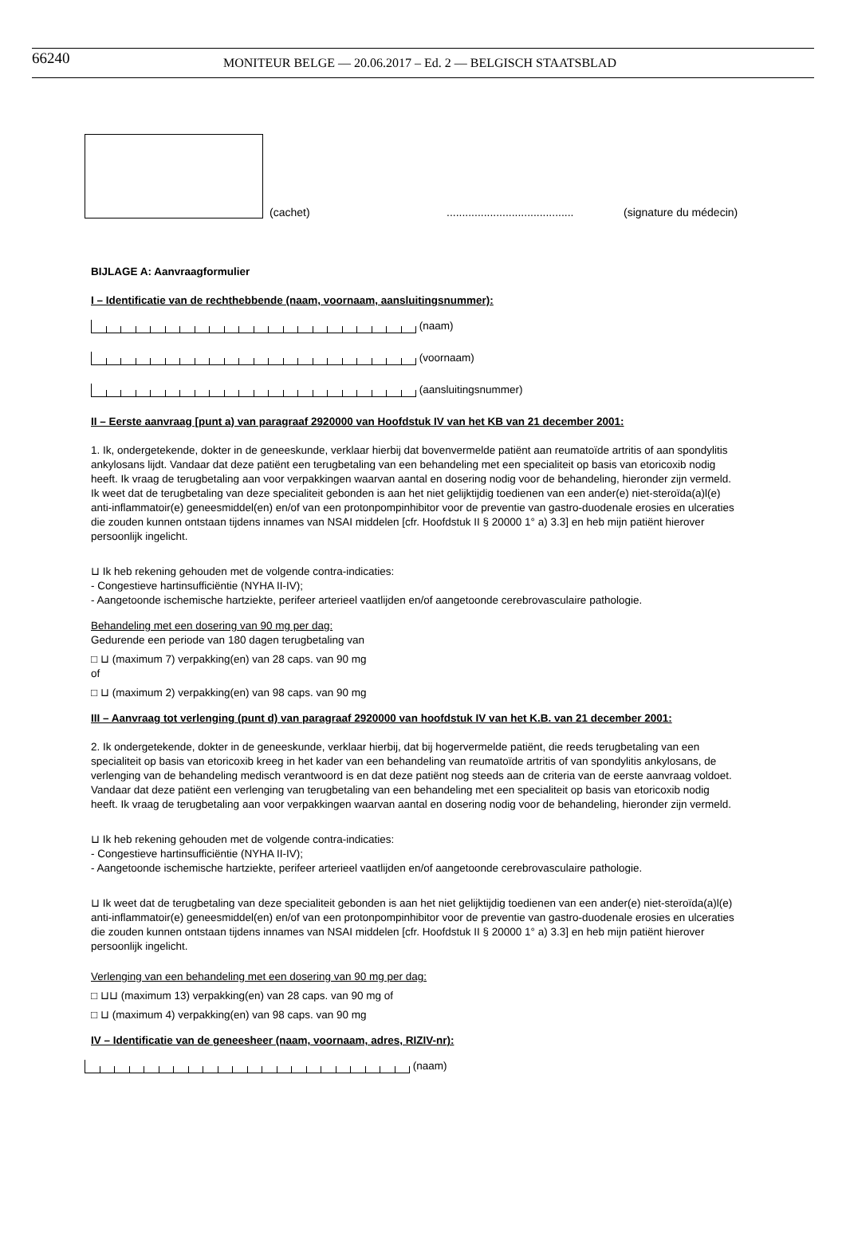66240 MONITEUR BELGE — 20.06.2017 – Ed. 2 — BELGISCH STAATSBLAD
(cachet) ......................................... (signature du médecin)
BIJLAGE A: Aanvraagformulier
I – Identificatie van de rechthebbende (naam, voornaam, aansluitingsnummer):
(naam)
(voornaam)
(aansluitingsnummer)
II – Eerste aanvraag [punt a) van paragraaf 2920000 van Hoofdstuk IV van het KB van 21 december 2001:
1. Ik, ondergetekende, dokter in de geneeskunde, verklaar hierbij dat bovenvermelde patiënt aan reumatoïde artritis of aan spondylitis ankylosans lijdt. Vandaar dat deze patiënt een terugbetaling van een behandeling met een specialiteit op basis van etoricoxib nodig heeft. Ik vraag de terugbetaling aan voor verpakkingen waarvan aantal en dosering nodig voor de behandeling, hieronder zijn vermeld. Ik weet dat de terugbetaling van deze specialiteit gebonden is aan het niet gelijktijdig toedienen van een ander(e) niet-steroïda(a)l(e) anti-inflammatoir(e) geneesmiddel(en) en/of van een protonpompinhibitor voor de preventie van gastro-duodenale erosies en ulceraties die zouden kunnen ontstaan tijdens innames van NSAI middelen [cfr. Hoofdstuk II § 20000 1° a) 3.3] en heb mijn patiënt hierover persoonlijk ingelicht.
⊔ Ik heb rekening gehouden met de volgende contra-indicaties:
- Congestieve hartinsufficiëntie (NYHA II-IV);
- Aangetoonde ischemische hartziekte, perifeer arterieel vaatlijden en/of aangetoonde cerebrovasculaire pathologie.
Behandeling met een dosering van 90 mg per dag:
Gedurende een periode van 180 dagen terugbetaling van
□ ⊔ (maximum 7) verpakking(en) van 28 caps. van 90 mg
of
□ ⊔ (maximum 2) verpakking(en) van 98 caps. van 90 mg
III – Aanvraag tot verlenging (punt d) van paragraaf 2920000 van hoofdstuk IV van het K.B. van 21 december 2001:
2. Ik ondergetekende, dokter in de geneeskunde, verklaar hierbij, dat bij hogervermelde patiënt, die reeds terugbetaling van een specialiteit op basis van etoricoxib kreeg in het kader van een behandeling van reumatoïde artritis of van spondylitis ankylosans, de verlenging van de behandeling medisch verantwoord is en dat deze patiënt nog steeds aan de criteria van de eerste aanvraag voldoet. Vandaar dat deze patiënt een verlenging van terugbetaling van een behandeling met een specialiteit op basis van etoricoxib nodig heeft. Ik vraag de terugbetaling aan voor verpakkingen waarvan aantal en dosering nodig voor de behandeling, hieronder zijn vermeld.
⊔ Ik heb rekening gehouden met de volgende contra-indicaties:
- Congestieve hartinsufficiëntie (NYHA II-IV);
- Aangetoonde ischemische hartziekte, perifeer arterieel vaatlijden en/of aangetoonde cerebrovasculaire pathologie.
⊔ Ik weet dat de terugbetaling van deze specialiteit gebonden is aan het niet gelijktijdig toedienen van een ander(e) niet-steroïda(a)l(e) anti-inflammatoir(e) geneesmiddel(en) en/of van een protonpompinhibitor voor de preventie van gastro-duodenale erosies en ulceraties die zouden kunnen ontstaan tijdens innames van NSAI middelen [cfr. Hoofdstuk II § 20000 1° a) 3.3] en heb mijn patiënt hierover persoonlijk ingelicht.
Verlenging van een behandeling met een dosering van 90 mg per dag:
□ ⊔⊔ (maximum 13) verpakking(en) van 28 caps. van 90 mg of
□ ⊔ (maximum 4) verpakking(en) van 98 caps. van 90 mg
IV – Identificatie van de geneesheer (naam, voornaam, adres, RIZIV-nr):
(naam)